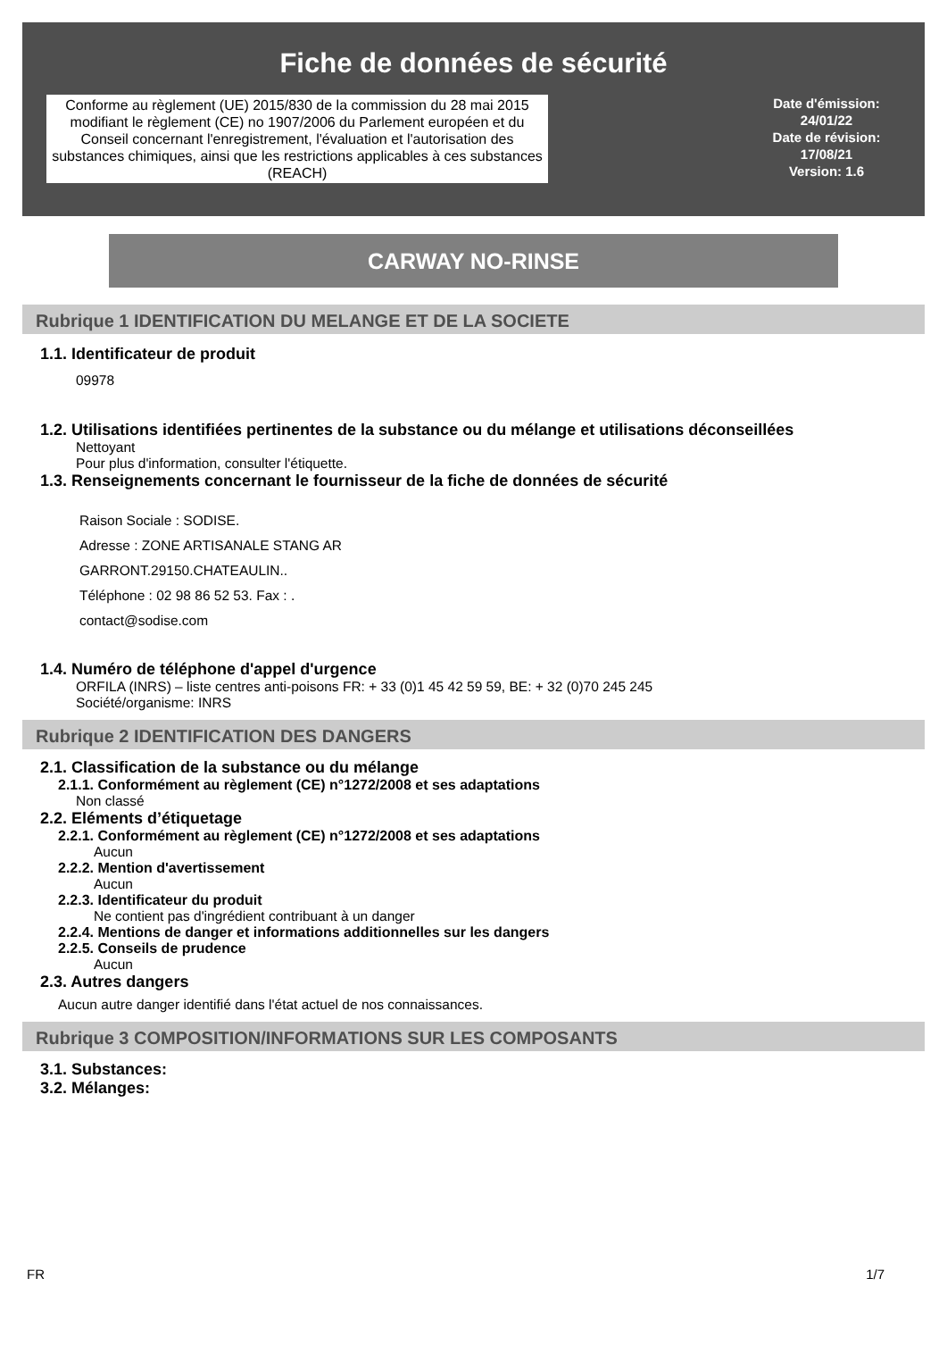Fiche de données de sécurité
Conforme au règlement (UE) 2015/830 de la commission du 28 mai 2015 modifiant le règlement (CE) no 1907/2006 du Parlement européen et du Conseil concernant l'enregistrement, l'évaluation et l'autorisation des substances chimiques, ainsi que les restrictions applicables à ces substances (REACH)
Date d'émission:
24/01/22
Date de révision:
17/08/21
Version: 1.6
CARWAY NO-RINSE
Rubrique 1 IDENTIFICATION DU MELANGE ET DE LA SOCIETE
1.1. Identificateur de produit
09978
1.2. Utilisations identifiées pertinentes de la substance ou du mélange et utilisations déconseillées
Nettoyant
Pour plus d'information, consulter l'étiquette.
1.3. Renseignements concernant le fournisseur de la fiche de données de sécurité
Raison Sociale : SODISE.
Adresse : ZONE ARTISANALE STANG AR
GARRONT.29150.CHATEAULIN..
Téléphone : 02 98 86 52 53. Fax : .
contact@sodise.com
1.4. Numéro de téléphone d'appel d'urgence
ORFILA (INRS) – liste centres anti-poisons FR: + 33 (0)1 45 42 59 59, BE: + 32 (0)70 245 245
Société/organisme: INRS
Rubrique 2 IDENTIFICATION DES DANGERS
2.1. Classification de la substance ou du mélange
2.1.1. Conformément au règlement (CE) n°1272/2008 et ses adaptations
Non classé
2.2. Eléments d’étiquetage
2.2.1. Conformément au règlement (CE) n°1272/2008 et ses adaptations
Aucun
2.2.2. Mention d'avertissement
Aucun
2.2.3. Identificateur du produit
Ne contient pas d'ingrédient contribuant à un danger
2.2.4. Mentions de danger et informations additionnelles sur les dangers
2.2.5. Conseils de prudence
Aucun
2.3. Autres dangers
Aucun autre danger identifié dans l'état actuel de nos connaissances.
Rubrique 3 COMPOSITION/INFORMATIONS SUR LES COMPOSANTS
3.1. Substances:
3.2. Mélanges:
FR 1/7